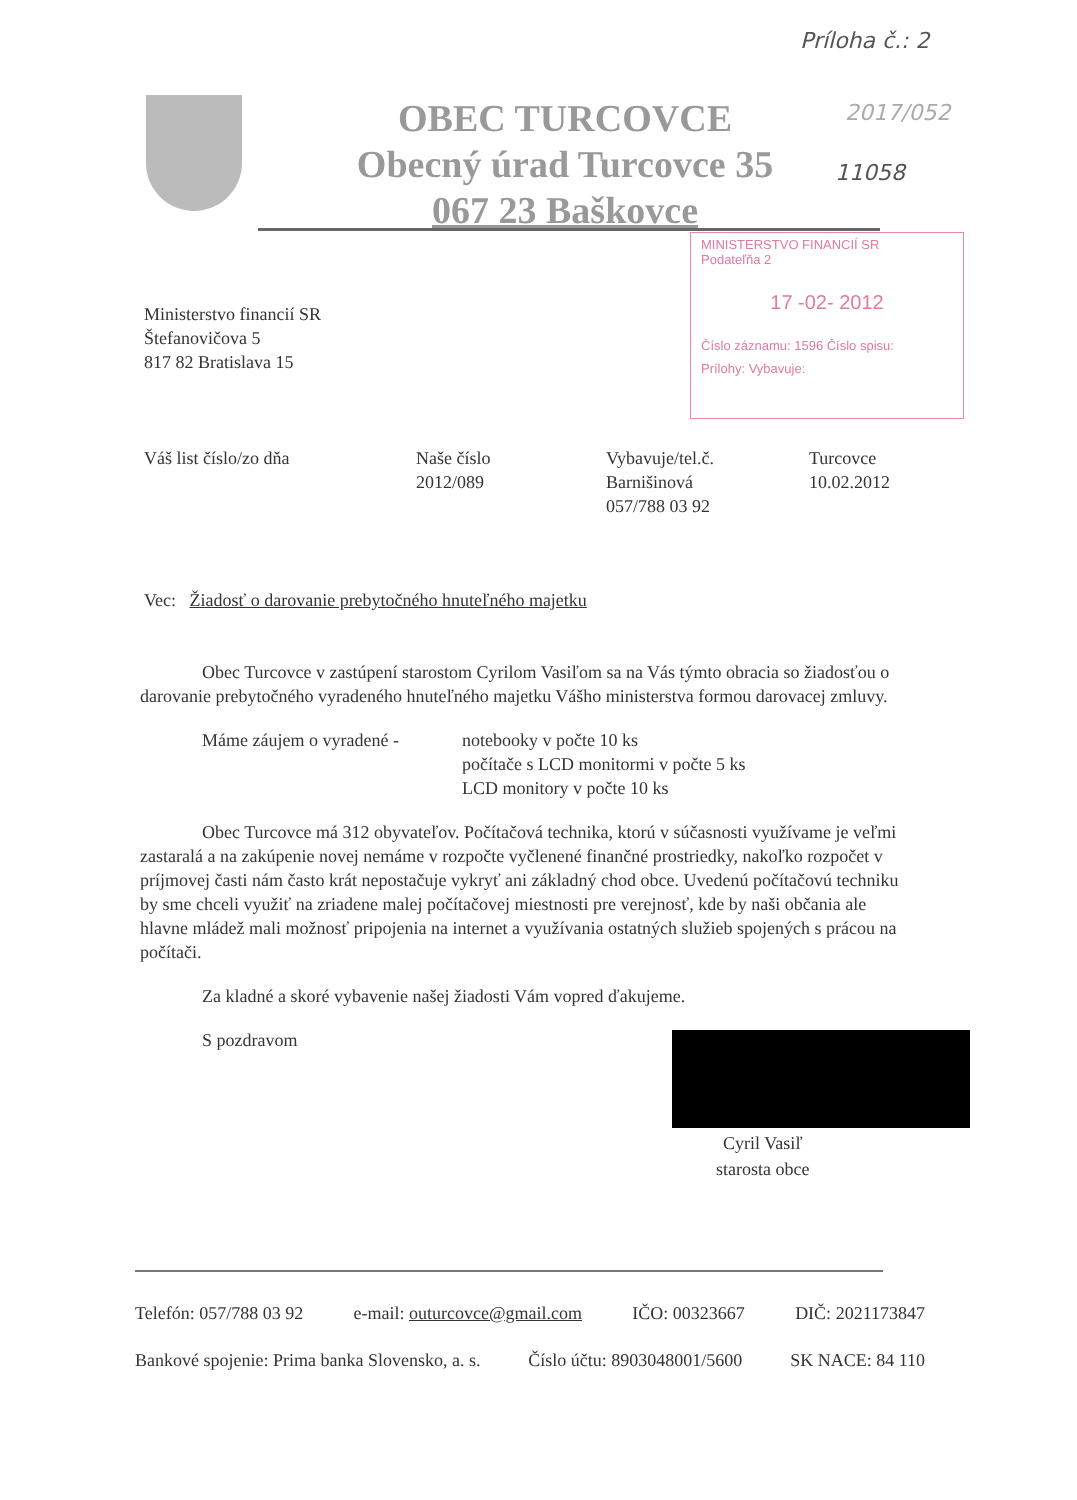Príloha č.: 2
2017/052
11058
OBEC TURCOVCE
Obecný úrad Turcovce 35
067 23 Baškovce
MINISTERSTVO FINANCIÍ SR
Podateľňa 2
17 -02- 2012
Číslo záznamu: 1596 Číslo spisu:
Prílohy: Vybavuje:
Ministerstvo financií SR
Štefanovičova 5
817 82 Bratislava 15
Váš list číslo/zo dňa Naše číslo
2012/089
Vybavuje/tel.č.
Barnišinová
057/788 03 92
Turcovce
10.02.2012
Vec: Žiadosť o darovanie prebytočného hnuteľného majetku
Obec Turcovce v zastúpení starostom Cyrilom Vasiľom sa na Vás týmto obracia so žiadosťou o darovanie prebytočného vyradeného hnuteľného majetku Vášho ministerstva formou darovacej zmluvy.
Máme záujem o vyradené - notebooky v počte 10 ks
počítače s LCD monitormi v počte 5 ks
LCD monitory v počte 10 ks
Obec Turcovce má 312 obyvateľov. Počítačová technika, ktorú v súčasnosti využívame je veľmi zastaralá a na zakúpenie novej nemáme v rozpočte vyčlenené finančné prostriedky, nakoľko rozpočet v príjmovej časti nám často krát nepostačuje vykryť ani základný chod obce. Uvedenú počítačovú techniku by sme chceli využiť na zriadene malej počítačovej miestnosti pre verejnosť, kde by naši občania ale hlavne mládež mali možnosť pripojenia na internet a využívania ostatných služieb spojených s prácou na počítači.
Za kladné a skoré vybavenie našej žiadosti Vám vopred ďakujeme.
S pozdravom
Cyril Vasiľ
starosta obce
Telefón: 057/788 03 92 e-mail: outurcovce@gmail.com IČO: 00323667 DIČ: 2021173847
Bankové spojenie: Prima banka Slovensko, a. s. Číslo účtu: 8903048001/5600 SK NACE: 84 110